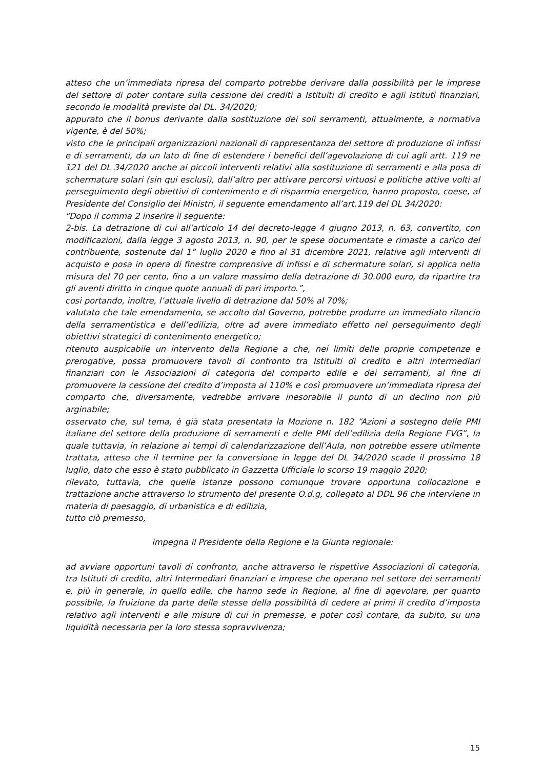atteso che un’immediata ripresa del comparto potrebbe derivare dalla possibilità per le imprese del settore di poter contare sulla cessione dei crediti a Istituiti di credito e agli Istituti finanziari, secondo le modalità previste dal DL. 34/2020;
appurato che il bonus derivante dalla sostituzione dei soli serramenti, attualmente, a normativa vigente, è del 50%;
visto che le principali organizzazioni nazionali di rappresentanza del settore di produzione di infissi e di serramenti, da un lato di fine di estendere i benefici dell’agevolazione di cui agli artt. 119 ne 121 del DL 34/2020 anche ai piccoli interventi relativi alla sostituzione di serramenti e alla posa di schermature solari (sin qui esclusi), dall’altro per attivare percorsi virtuosi e politiche attive volti al perseguimento degli obiettivi di contenimento e di risparmio energetico, hanno proposto, coese, al Presidente del Consiglio dei Ministri, il seguente emendamento all’art.119 del DL 34/2020:
“Dopo il comma 2 inserire il seguente:
2-bis. La detrazione di cui all'articolo 14 del decreto-legge 4 giugno 2013, n. 63, convertito, con modificazioni, dalla legge 3 agosto 2013, n. 90, per le spese documentate e rimaste a carico del contribuente, sostenute dal 1° luglio 2020 e fino al 31 dicembre 2021, relative agli interventi di acquisto e posa in opera di finestre comprensive di infissi e di schermature solari, si applica nella misura del 70 per cento, fino a un valore massimo della detrazione di 30.000 euro, da ripartire tra gli aventi diritto in cinque quote annuali di pari importo.”,
così portando, inoltre, l’attuale livello di detrazione dal 50% al 70%;
valutato che tale emendamento, se accolto dal Governo, potrebbe produrre un immediato rilancio della serramentistica e dell’edilizia, oltre ad avere immediato effetto nel perseguimento degli obiettivi strategici di contenimento energetico;
ritenuto auspicabile un intervento della Regione a che, nei limiti delle proprie competenze e prerogative, possa promuovere tavoli di confronto tra Istituiti di credito e altri intermediari finanziari con le Associazioni di categoria del comparto edile e dei serramenti, al fine di promuovere la cessione del credito d’imposta al 110% e così promuovere un’immediata ripresa del comparto che, diversamente, vedrebbe arrivare inesorabile il punto di un declino non più arginabile;
osservato che, sul tema, è già stata presentata la Mozione n. 182 “Azioni a sostegno delle PMI italiane del settore della produzione di serramenti e delle PMI dell’edilizia della Regione FVG”, la quale tuttavia, in relazione ai tempi di calendarizzazione dell’Aula, non potrebbe essere utilmente trattata, atteso che il termine per la conversione in legge del DL 34/2020 scade il prossimo 18 luglio, dato che esso è stato pubblicato in Gazzetta Ufficiale lo scorso 19 maggio 2020;
rilevato, tuttavia, che quelle istanze possono comunque trovare opportuna collocazione e trattazione anche attraverso lo strumento del presente O.d.g, collegato al DDL 96 che interviene in materia di paesaggio, di urbanistica e di edilizia,
tutto ciò premesso,
impegna il Presidente della Regione e la Giunta regionale:
ad avviare opportuni tavoli di confronto, anche attraverso le rispettive Associazioni di categoria, tra Istituti di credito, altri Intermediari finanziari e imprese che operano nel settore dei serramenti e, più in generale, in quello edile, che hanno sede in Regione, al fine di agevolare, per quanto possibile, la fruizione da parte delle stesse della possibilità di cedere ai primi il credito d’imposta relativo agli interventi e alle misure di cui in premesse, e poter così contare, da subito, su una liquidità necessaria per la loro stessa sopravvivenza;
15